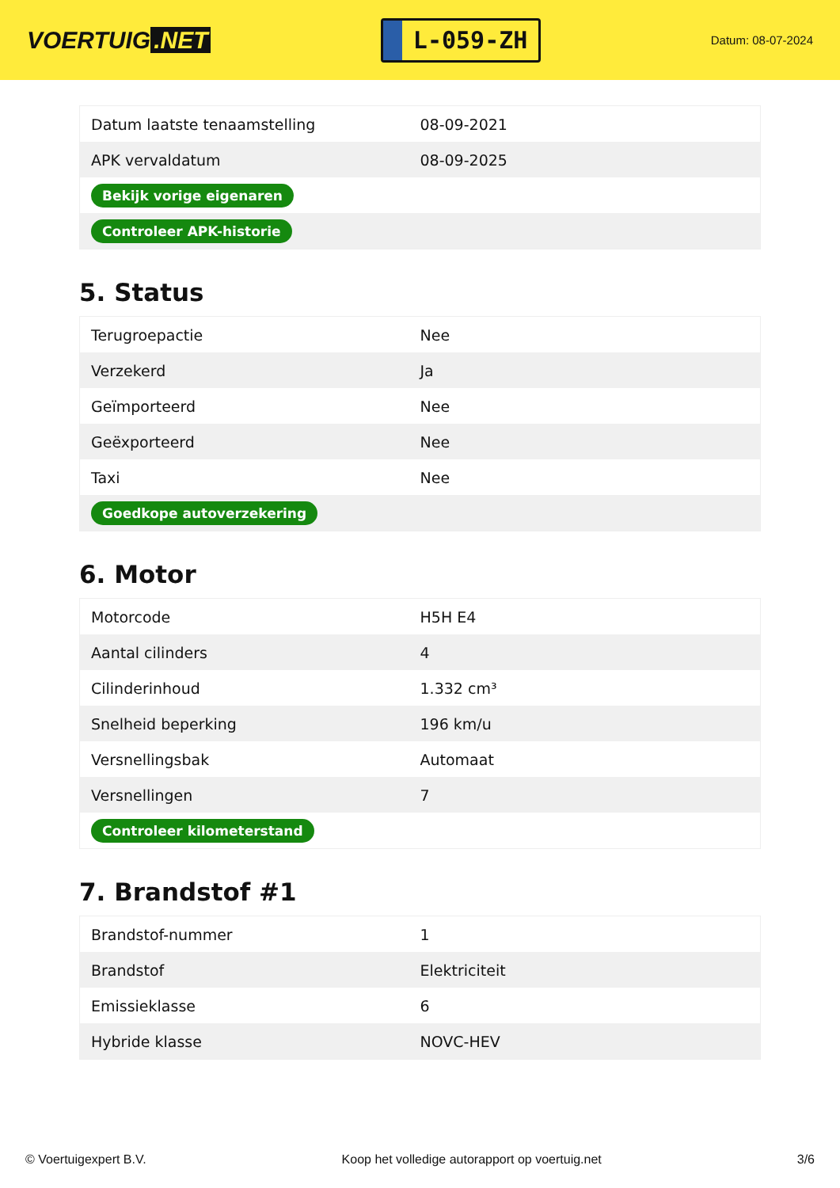VOERTUIG.NET
L-059-ZH
Datum: 08-07-2024
| Datum laatste tenaamstelling | 08-09-2021 |
| APK vervaldatum | 08-09-2025 |
| Bekijk vorige eigenaren | |
| Controleer APK-historie | |
5. Status
| Terugroepactie | Nee |
| Verzekerd | Ja |
| Geïmporteerd | Nee |
| Geëxporteerd | Nee |
| Taxi | Nee |
| Goedkope autoverzekering | |
6. Motor
| Motorcode | H5H E4 |
| Aantal cilinders | 4 |
| Cilinderinhoud | 1.332 cm³ |
| Snelheid beperking | 196 km/u |
| Versnellingsbak | Automaat |
| Versnellingen | 7 |
| Controleer kilometerstand | |
7. Brandstof #1
| Brandstof-nummer | 1 |
| Brandstof | Elektriciteit |
| Emissieklasse | 6 |
| Hybride klasse | NOVC-HEV |
© Voertuigexpert B.V. Koop het volledige autorapport op voertuig.net 3/6